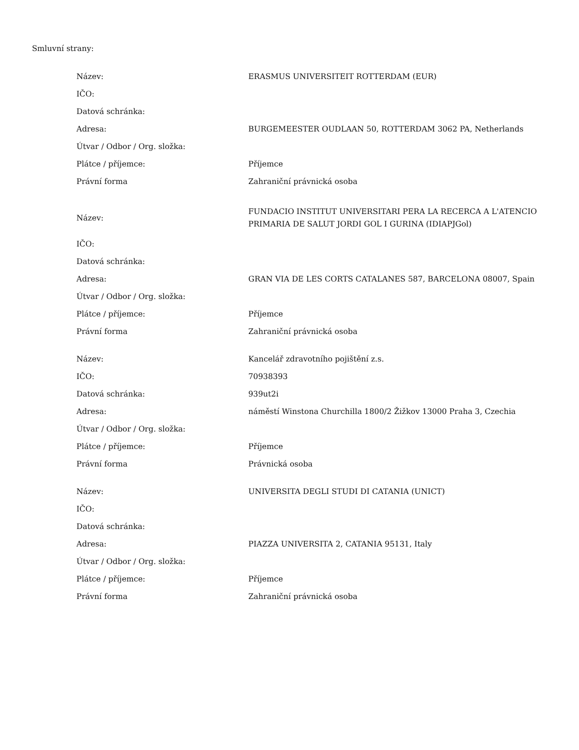Smluvní strany:
| Název: | ERASMUS UNIVERSITEIT ROTTERDAM (EUR) |
| IČO: | |
| Datová schránka: | |
| Adresa: | BURGEMEESTER OUDLAAN 50, ROTTERDAM 3062 PA, Netherlands |
| Útvar / Odbor / Org. složka: | |
| Plátce / příjemce: | Příjemce |
| Právní forma | Zahraniční právnická osoba |
| Název: | FUNDACIO INSTITUT UNIVERSITARI PERA LA RECERCA A L'ATENCIO PRIMARIA DE SALUT JORDI GOL I GURINA (IDIAPJGol) |
| IČO: | |
| Datová schránka: | |
| Adresa: | GRAN VIA DE LES CORTS CATALANES 587, BARCELONA 08007, Spain |
| Útvar / Odbor / Org. složka: | |
| Plátce / příjemce: | Příjemce |
| Právní forma | Zahraniční právnická osoba |
| Název: | Kancelář zdravotního pojištění z.s. |
| IČO: | 70938393 |
| Datová schránka: | 939ut2i |
| Adresa: | náměstí Winstona Churchilla 1800/2 Žižkov 13000 Praha 3, Czechia |
| Útvar / Odbor / Org. složka: | |
| Plátce / příjemce: | Příjemce |
| Právní forma | Právnická osoba |
| Název: | UNIVERSITA DEGLI STUDI DI CATANIA (UNICT) |
| IČO: | |
| Datová schránka: | |
| Adresa: | PIAZZA UNIVERSITA 2, CATANIA 95131, Italy |
| Útvar / Odbor / Org. složka: | |
| Plátce / příjemce: | Příjemce |
| Právní forma | Zahraniční právnická osoba |